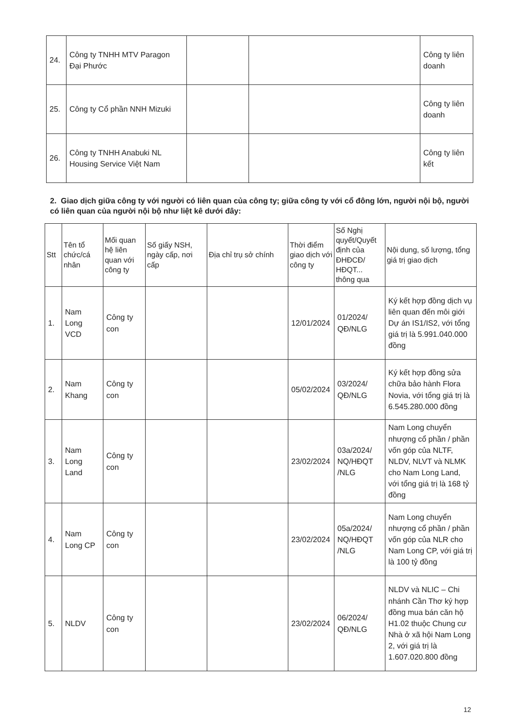| 24. | Công ty TNHH MTV Paragon Đại Phước | | | Công ty liên doanh |
| 25. | Công ty Cổ phần NNH Mizuki | | | Công ty liên doanh |
| 26. | Công ty TNHH Anabuki NL Housing Service Việt Nam | | | Công ty liên kết |
2. Giao dịch giữa công ty với người có liên quan của công ty; giữa công ty với cổ đông lớn, người nội bộ, người có liên quan của người nội bộ như liệt kê dưới đây:
| Stt | Tên tổ chức/cá nhân | Mối quan hệ liên quan với công ty | Số giấy NSH, ngày cấp, nơi cấp | Địa chỉ trụ sở chính | Thời điểm giao dịch với công ty | Số Nghị quyết/Quyết định của ĐHĐCĐ/ HĐQT... thông qua | Nội dung, số lượng, tổng giá trị giao dịch |
| --- | --- | --- | --- | --- | --- | --- | --- |
| 1. | Nam Long VCD | Công ty con | | | 12/01/2024 | 01/2024/ QĐ/NLG | Ký kết hợp đồng dịch vụ liên quan đến môi giới Dự án IS1/IS2, với tổng giá trị là 5.991.040.000 đồng |
| 2. | Nam Khang | Công ty con | | | 05/02/2024 | 03/2024/ QĐ/NLG | Ký kết hợp đồng sửa chữa bảo hành Flora Novia, với tổng giá trị là 6.545.280.000 đồng |
| 3. | Nam Long Land | Công ty con | | | 23/02/2024 | 03a/2024/ NQ/HĐQT /NLG | Nam Long chuyển nhượng cổ phần / phần vốn góp của NLTF, NLDV, NLVT và NLMK cho Nam Long Land, với tổng giá trị là 168 tỷ đồng |
| 4. | Nam Long CP | Công ty con | | | 23/02/2024 | 05a/2024/ NQ/HĐQT /NLG | Nam Long chuyển nhượng cổ phần / phần vốn góp của NLR cho Nam Long CP, với giá trị là 100 tỷ đồng |
| 5. | NLDV | Công ty con | | | 23/02/2024 | 06/2024/ QĐ/NLG | NLDV và NLIC – Chi nhánh Cần Thơ ký hợp đồng mua bán căn hộ H1.02 thuộc Chung cư Nhà ở xã hội Nam Long 2, với giá trị là 1.607.020.800 đồng |
12